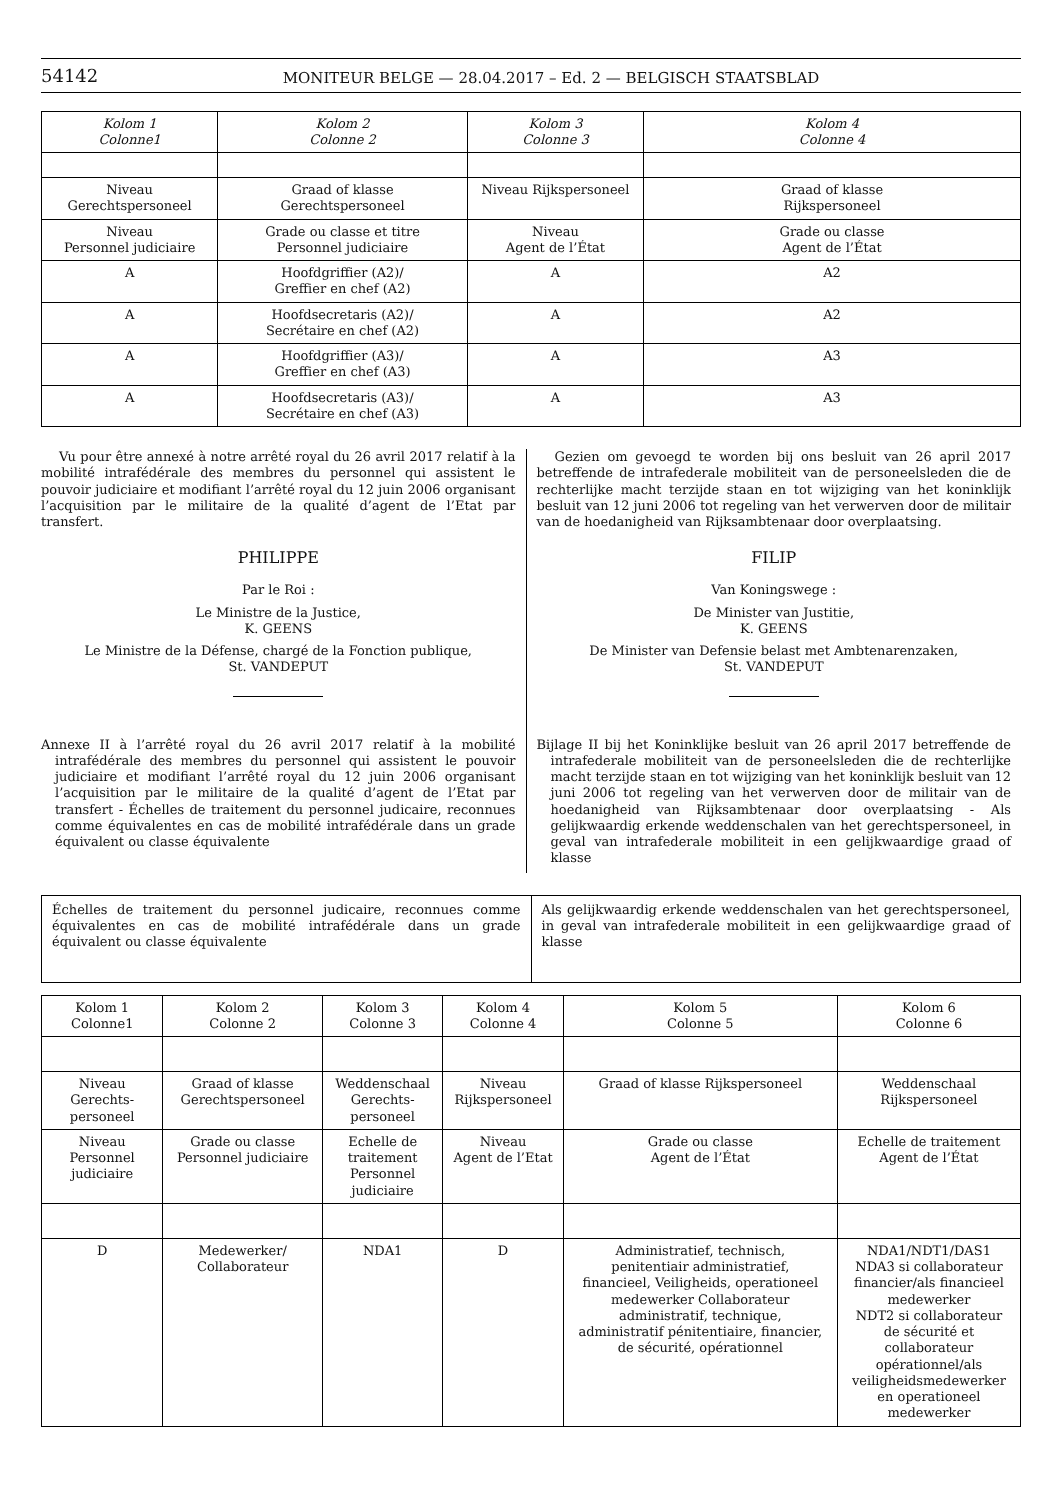54142 MONITEUR BELGE — 28.04.2017 – Ed. 2 — BELGISCH STAATSBLAD
| Kolom 1 Colonne1 | Kolom 2 Colonne 2 | Kolom 3 Colonne 3 | Kolom 4 Colonne 4 |
| --- | --- | --- | --- |
| Niveau Gerechtspersoneel | Graad of klasse Gerechtspersoneel | Niveau Rijkspersoneel | Graad of klasse Rijkspersoneel |
| Niveau Personnel judiciaire | Grade ou classe et titre Personnel judiciaire | Niveau Agent de l’État | Grade ou classe Agent de l’État |
| A | Hoofdgriffier (A2)/ Greffier en chef (A2) | A | A2 |
| A | Hoofdsecretaris (A2)/ Secrétaire en chef (A2) | A | A2 |
| A | Hoofdgriffier (A3)/ Greffier en chef (A3) | A | A3 |
| A | Hoofdsecretaris (A3)/ Secrétaire en chef (A3) | A | A3 |
Vu pour être annexé à notre arrêté royal du 26 avril 2017 relatif à la mobilité intrafédérale des membres du personnel qui assistent le pouvoir judiciaire et modifiant l’arrêté royal du 12 juin 2006 organisant l’acquisition par le militaire de la qualité d’agent de l’Etat par transfert.
PHILIPPE
Par le Roi :
Le Ministre de la Justice,
K. GEENS
Le Ministre de la Défense, chargé de la Fonction publique,
St. VANDEPUT
Annexe II à l’arrêté royal du 26 avril 2017 relatif à la mobilité intrafédérale des membres du personnel qui assistent le pouvoir judiciaire et modifiant l’arrêté royal du 12 juin 2006 organisant l’acquisition par le militaire de la qualité d’agent de l’Etat par transfert - Échelles de traitement du personnel judicaire, reconnues comme équivalentes en cas de mobilité intrafédérale dans un grade équivalent ou classe équivalente
Gezien om gevoegd te worden bij ons besluit van 26 april 2017 betreffende de intrafederale mobiliteit van de personeelsleden die de rechterlijke macht terzijde staan en tot wijziging van het koninklijk besluit van 12 juni 2006 tot regeling van het verwerven door de militair van de hoedanigheid van Rijksambtenaar door overplaatsing.
FILIP
Van Koningswege :
De Minister van Justitie,
K. GEENS
De Minister van Defensie belast met Ambtenarenzaken,
St. VANDEPUT
Bijlage II bij het Koninklijke besluit van 26 april 2017 betreffende de intrafederale mobiliteit van de personeelsleden die de rechterlijke macht terzijde staan en tot wijziging van het koninklijk besluit van 12 juni 2006 tot regeling van het verwerven door de militair van de hoedanigheid van Rijksambtenaar door overplaatsing - Als gelijkwaardig erkende weddenschalen van het gerechtspersoneel, in geval van intrafederale mobiliteit in een gelijkwaardige graad of klasse
| Échelles de traitement du personnel judicaire, reconnues comme équivalentes en cas de mobilité intrafédérale dans un grade équivalent ou classe équivalente | Als gelijkwaardig erkende weddenschalen van het gerechtspersoneel, in geval van intrafederale mobiliteit in een gelijkwaardige graad of klasse |
| Kolom 1 Colonne1 | Kolom 2 Colonne 2 | Kolom 3 Colonne 3 | Kolom 4 Colonne 4 | Kolom 5 Colonne 5 | Kolom 6 Colonne 6 |
| --- | --- | --- | --- | --- | --- |
| Niveau Gerechts- personeel | Graad of klasse Gerechtspersoneel | Weddenschaal Gerechts- personeel | Niveau Rijkspersoneel | Graad of klasse Rijkspersoneel | Weddenschaal Rijkspersoneel |
| Niveau Personnel judiciaire | Grade ou classe Personnel judiciaire | Echelle de traitement Personnel judiciaire | Niveau Agent de l’Etat | Grade ou classe Agent de l’État | Echelle de traitement Agent de l’État |
| D | Medewerker/ Collaborateur | NDA1 | D | Administratief, technisch, penitentiair administratief, financieel, Veiligheids, operationeel medewerker Collaborateur administratif, technique, administratif pénitentiaire, financier, de sécurité, opérationnel | NDA1/NDT1/DAS1 NDA3 si collaborateur financier/als financieel medewerker NDT2 si collaborateur de sécurité et collaborateur opérationnel/als veiligheidsmedewerker en operationeel medewerker |